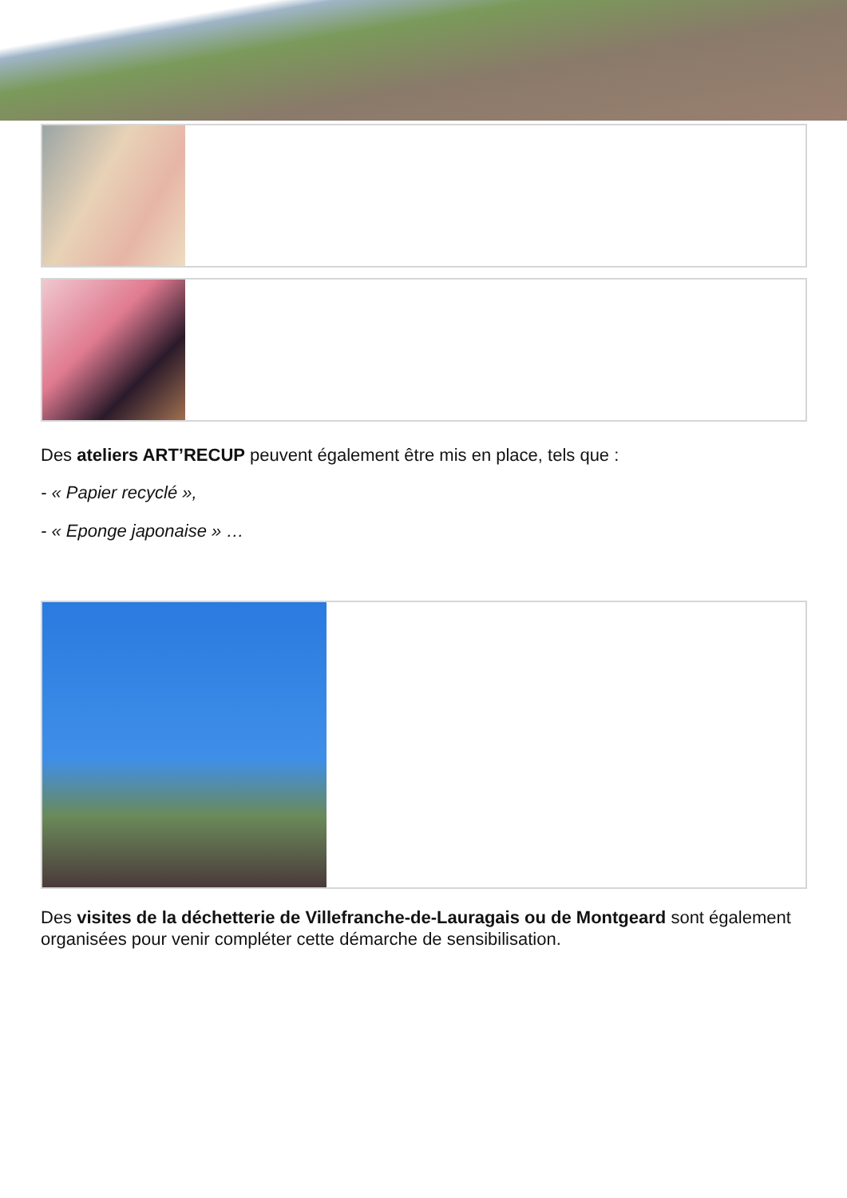Des ateliers ART’RECUP peuvent également être mis en place, tels que :
- « Papier recyclé »,
- « Eponge japonaise » …
Des visites de la déchetterie de Villefranche-de-Lauragais ou de Montgeard sont également organisées pour venir compléter cette démarche de sensibilisation.